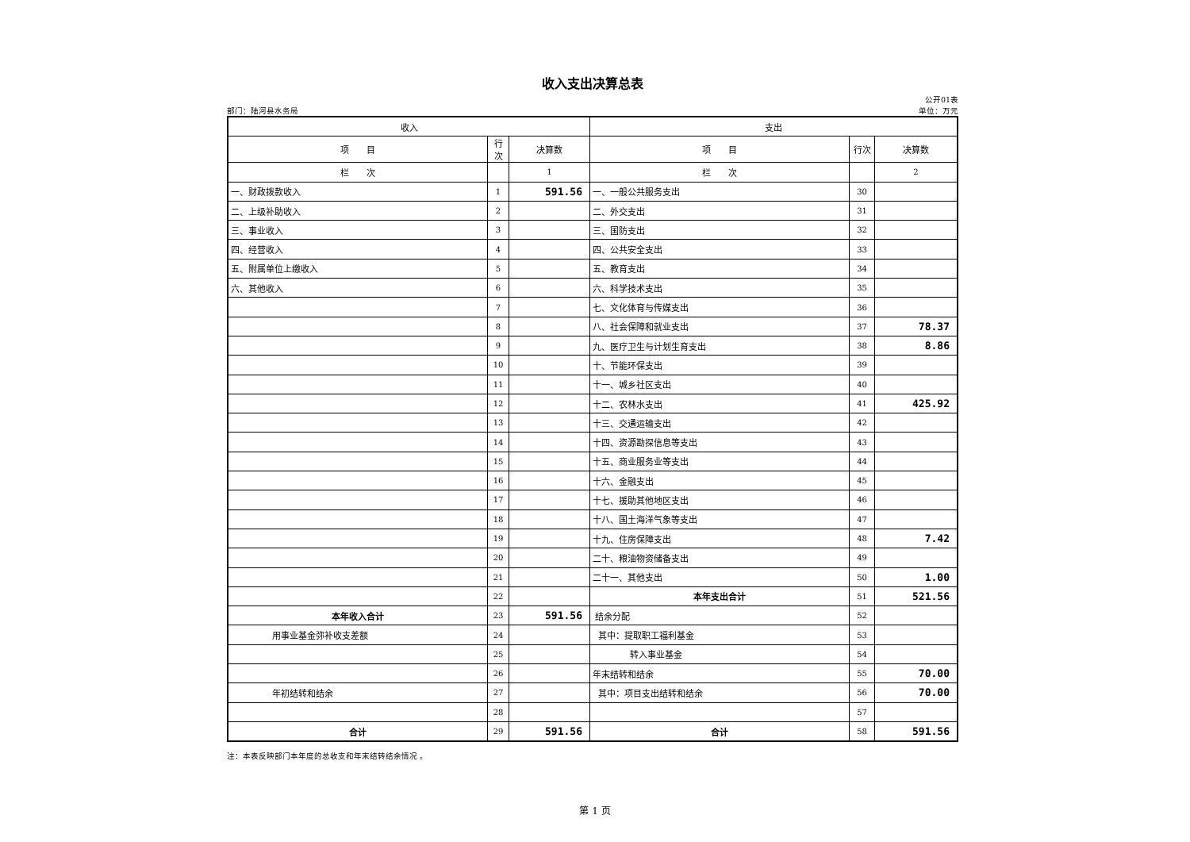收入支出决算总表
部门：陆河县水务局 公开01表
单位：万元
| 收入 | | | 支出 | | |
| --- | --- | --- | --- | --- | --- |
| 项 目 | 行次 | 决算数 | 项 目 | 行次 | 决算数 |
| 栏 次 | | 1 | 栏 次 | | 2 |
| 一、财政拨款收入 | 1 | 591.56 | 一、一般公共服务支出 | 30 | |
| 二、上级补助收入 | 2 | | 二、外交支出 | 31 | |
| 三、事业收入 | 3 | | 三、国防支出 | 32 | |
| 四、经营收入 | 4 | | 四、公共安全支出 | 33 | |
| 五、附属单位上缴收入 | 5 | | 五、教育支出 | 34 | |
| 六、其他收入 | 6 | | 六、科学技术支出 | 35 | |
| | 7 | | 七、文化体育与传媒支出 | 36 | |
| | 8 | | 八、社会保障和就业支出 | 37 | 78.37 |
| | 9 | | 九、医疗卫生与计划生育支出 | 38 | 8.86 |
| | 10 | | 十、节能环保支出 | 39 | |
| | 11 | | 十一、城乡社区支出 | 40 | |
| | 12 | | 十二、农林水支出 | 41 | 425.92 |
| | 13 | | 十三、交通运输支出 | 42 | |
| | 14 | | 十四、资源勘探信息等支出 | 43 | |
| | 15 | | 十五、商业服务业等支出 | 44 | |
| | 16 | | 十六、金融支出 | 45 | |
| | 17 | | 十七、援助其他地区支出 | 46 | |
| | 18 | | 十八、国土海洋气象等支出 | 47 | |
| | 19 | | 十九、住房保障支出 | 48 | 7.42 |
| | 20 | | 二十、粮油物资储备支出 | 49 | |
| | 21 | | 二十一、其他支出 | 50 | 1.00 |
| | 22 | | 本年支出合计 | 51 | 521.56 |
| 本年收入合计 | 23 | 591.56 | 结余分配 | 52 | |
| 用事业基金弥补收支差额 | 24 | | 其中：提取职工福利基金 | 53 | |
| | 25 | | 转入事业基金 | 54 | |
| | 26 | | 年末结转和结余 | 55 | 70.00 |
| 年初结转和结余 | 27 | | 其中：项目支出结转和结余 | 56 | 70.00 |
| | 28 | | | 57 | |
| 合计 | 29 | 591.56 | 合计 | 58 | 591.56 |
注：本表反映部门本年度的总收支和年末结转结余情况 。
第 1 页